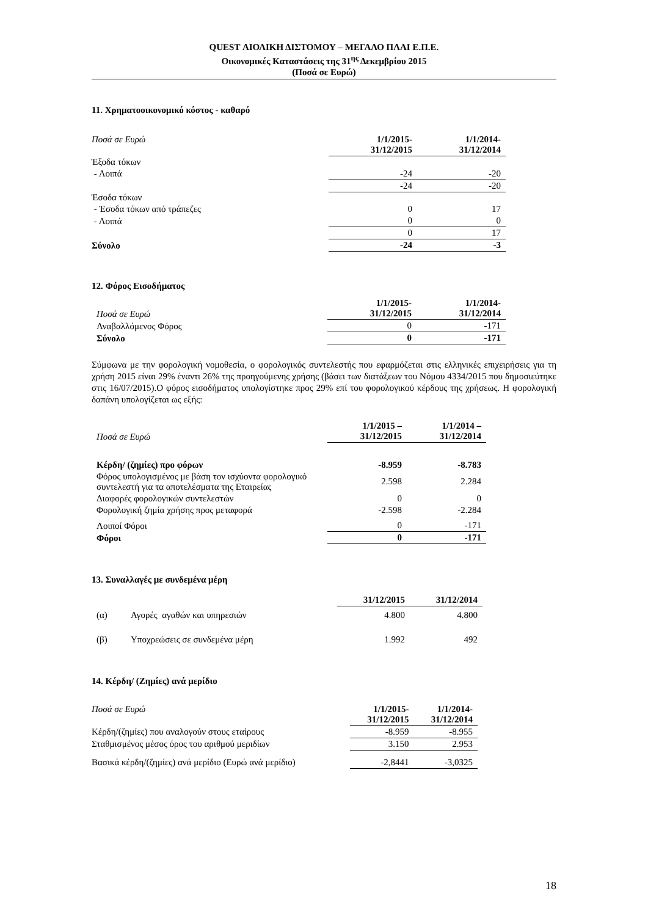QUEST ΑΙΟΛΙΚΗ ΔΙΣΤΟΜΟΥ – ΜΕΓΑΛΟ ΠΛΑΙ Ε.Π.Ε.
Οικονομικές Καταστάσεις της 31<sup>ης</sup> Δεκεμβρίου 2015
(Ποσά σε Ευρώ)
11. Χρηματοοικονομικό κόστος - καθαρό
| Ποσά σε Ευρώ | 1/1/2015- 31/12/2015 | 1/1/2014- 31/12/2014 |
| Έξοδα τόκων | | |
| - Λοιπά | -24 | -20 |
| | -24 | -20 |
| Έσοδα τόκων | | |
| - Έσοδα τόκων από τράπεζες | 0 | 17 |
| - Λοιπά | 0 | 0 |
| | 0 | 17 |
| Σύνολο | -24 | -3 |
12. Φόρος Εισοδήματος
| Ποσά σε Ευρώ | 1/1/2015- 31/12/2015 | 1/1/2014- 31/12/2014 |
| Αναβαλλόμενος Φόρος | 0 | -171 |
| Σύνολο | 0 | -171 |
Σύμφωνα με την φορολογική νομοθεσία, ο φορολογικός συντελεστής που εφαρμόζεται στις ελληνικές επιχειρήσεις για τη χρήση 2015 είναι 29% έναντι 26% της προηγούμενης χρήσης (βάσει των διατάξεων του Νόμου 4334/2015 που δημοσιεύτηκε στις 16/07/2015).Ο φόρος εισοδήματος υπολογίστηκε προς 29% επί του φορολογικού κέρδους της χρήσεως. Η φορολογική δαπάνη υπολογίζεται ως εξής:
| Ποσά σε Ευρώ | 1/1/2015 – 31/12/2015 | 1/1/2014 – 31/12/2014 |
| Κέρδη/ (ζημίες) προ φόρων | -8.959 | -8.783 |
| Φόρος υπολογισμένος με βάση τον ισχύοντα φορολογικό συντελεστή για τα αποτελέσματα της Εταιρείας | 2.598 | 2.284 |
| Διαφορές φορολογικών συντελεστών | 0 | 0 |
| Φορολογική ζημία χρήσης προς μεταφορά | -2.598 | -2.284 |
| Λοιποί Φόροι | 0 | -171 |
| Φόροι | 0 | -171 |
13. Συναλλαγές με συνδεμένα μέρη
| | | 31/12/2015 | 31/12/2014 |
| (α) | Αγορές αγαθών και υπηρεσιών | 4.800 | 4.800 |
| (β) | Υποχρεώσεις σε συνδεμένα μέρη | 1.992 | 492 |
14. Κέρδη/ (Ζημίες) ανά μερίδιο
| Ποσά σε Ευρώ | 1/1/2015- 31/12/2015 | 1/1/2014- 31/12/2014 |
| Κέρδη/(ζημίες) που αναλογούν στους εταίρους | -8.959 | -8.955 |
| Σταθμισμένος μέσος όρος του αριθμού μεριδίων | 3.150 | 2.953 |
| Βασικά κέρδη/(ζημίες) ανά μερίδιο (Ευρώ ανά μερίδιο) | -2,8441 | -3,0325 |
18